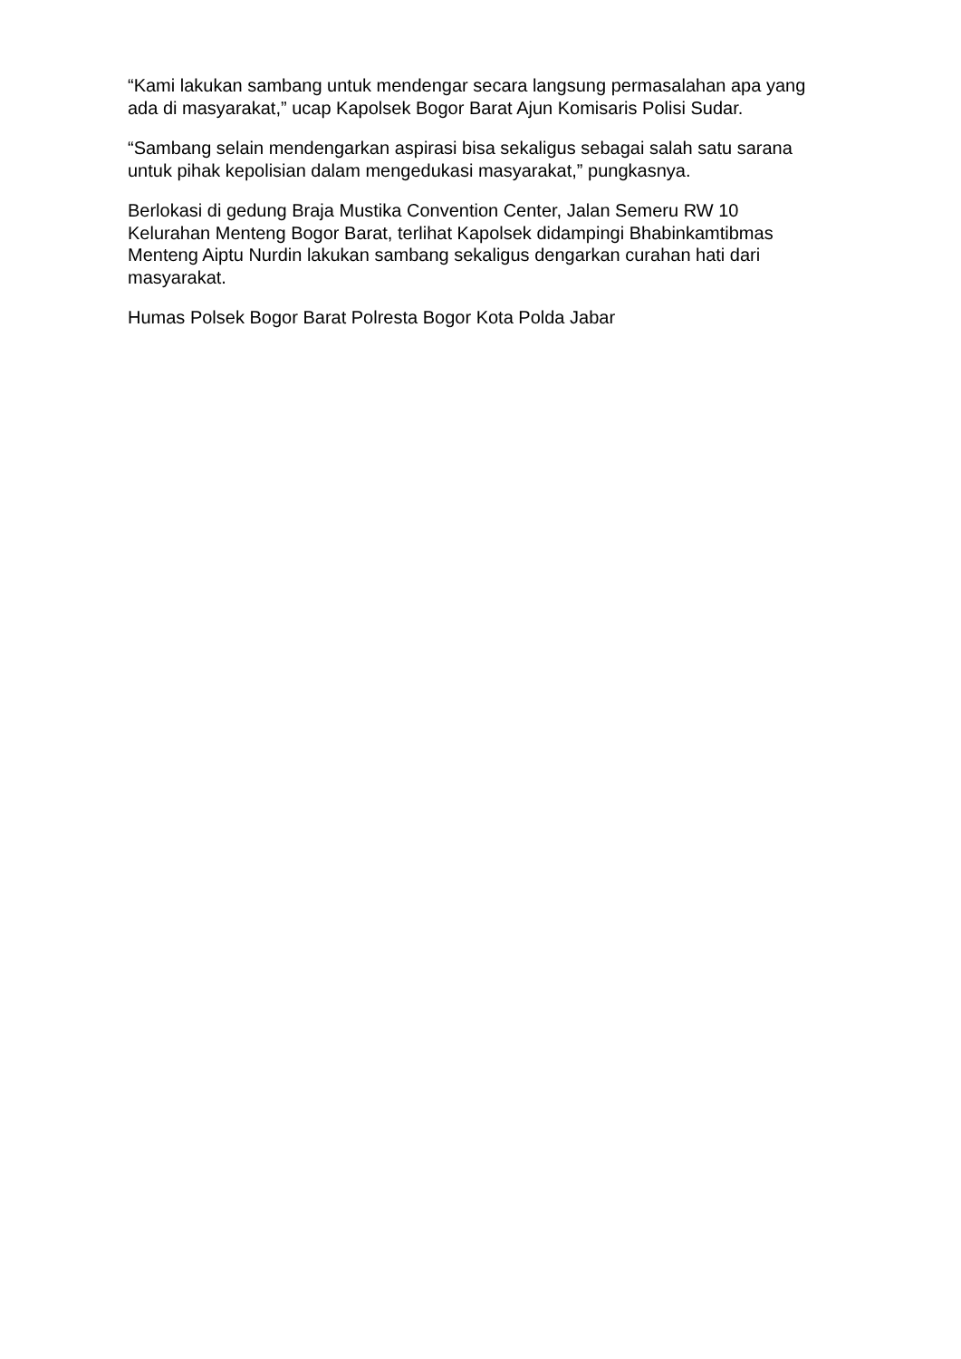“Kami lakukan sambang untuk mendengar secara langsung permasalahan apa yang ada di masyarakat,” ucap Kapolsek Bogor Barat Ajun Komisaris Polisi Sudar.
“Sambang selain mendengarkan aspirasi bisa sekaligus sebagai salah satu sarana untuk pihak kepolisian dalam mengedukasi masyarakat,” pungkasnya.
Berlokasi di gedung Braja Mustika Convention Center, Jalan Semeru RW 10 Kelurahan Menteng Bogor Barat, terlihat Kapolsek didampingi Bhabinkamtibmas Menteng Aiptu Nurdin lakukan sambang sekaligus dengarkan curahan hati dari masyarakat.
Humas Polsek Bogor Barat Polresta Bogor Kota Polda Jabar